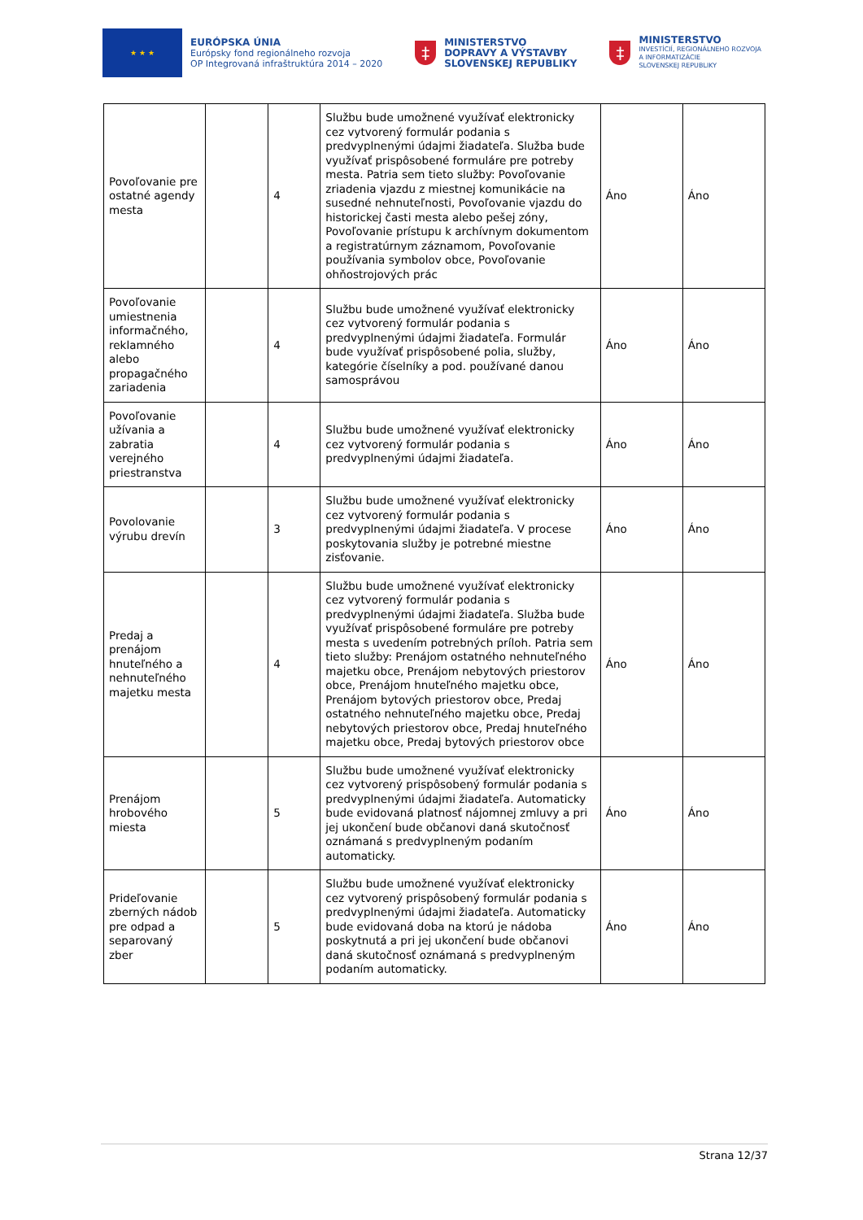★ ★ ★
EURÓPSKA ÚNIA
Európsky fond regionálneho rozvoja
OP Integrovaná infraštruktúra 2014 – 2020
‡
MINISTERSTVO
DOPRAVY A VÝSTAVBY
SLOVENSKEJ REPUBLIKY
‡
MINISTERSTVO
INVESTÍCIÍ, REGIONÁLNEHO ROZVOJA
A INFORMATIZÁCIE
SLOVENSKEJ REPUBLIKY
| Povoľovanie pre ostatné agendy mesta | | 4 | Službu bude umožnené využívať elektronicky cez vytvorený formulár podania s predvyplnenými údajmi žiadateľa. Služba bude využívať prispôsobené formuláre pre potreby mesta. Patria sem tieto služby: Povoľovanie zriadenia vjazdu z miestnej komunikácie na susedné nehnuteľnosti, Povoľovanie vjazdu do historickej časti mesta alebo pešej zóny, Povoľovanie prístupu k archívnym dokumentom a registratúrnym záznamom, Povoľovanie používania symbolov obce, Povoľovanie ohňostrojových prác | Áno | Áno |
| Povoľovanie umiestnenia informačného, reklamného alebo propagačného zariadenia | | 4 | Službu bude umožnené využívať elektronicky cez vytvorený formulár podania s predvyplnenými údajmi žiadateľa. Formulár bude využívať prispôsobené polia, služby, kategórie číselníky a pod. používané danou samosprávou | Áno | Áno |
| Povoľovanie užívania a zabratia verejného priestranstva | | 4 | Službu bude umožnené využívať elektronicky cez vytvorený formulár podania s predvyplnenými údajmi žiadateľa. | Áno | Áno |
| Povolovanie výrubu drevín | | 3 | Službu bude umožnené využívať elektronicky cez vytvorený formulár podania s predvyplnenými údajmi žiadateľa. V procese poskytovania služby je potrebné miestne zisťovanie. | Áno | Áno |
| Predaj a prenájom hnuteľného a nehnuteľného majetku mesta | | 4 | Službu bude umožnené využívať elektronicky cez vytvorený formulár podania s predvyplnenými údajmi žiadateľa. Služba bude využívať prispôsobené formuláre pre potreby mesta s uvedením potrebných príloh. Patria sem tieto služby: Prenájom ostatného nehnuteľného majetku obce, Prenájom nebytových priestorov obce, Prenájom hnuteľného majetku obce, Prenájom bytových priestorov obce, Predaj ostatného nehnuteľného majetku obce, Predaj nebytových priestorov obce, Predaj hnuteľného majetku obce, Predaj bytových priestorov obce | Áno | Áno |
| Prenájom hrobového miesta | | 5 | Službu bude umožnené využívať elektronicky cez vytvorený prispôsobený formulár podania s predvyplnenými údajmi žiadateľa. Automaticky bude evidovaná platnosť nájomnej zmluvy a pri jej ukončení bude občanovi daná skutočnosť oznámaná s predvyplneným podaním automaticky. | Áno | Áno |
| Prideľovanie zberných nádob pre odpad a separovaný zber | | 5 | Službu bude umožnené využívať elektronicky cez vytvorený prispôsobený formulár podania s predvyplnenými údajmi žiadateľa. Automaticky bude evidovaná doba na ktorú je nádoba poskytnutá a pri jej ukončení bude občanovi daná skutočnosť oznámaná s predvyplneným podaním automaticky. | Áno | Áno |
Strana 12/37